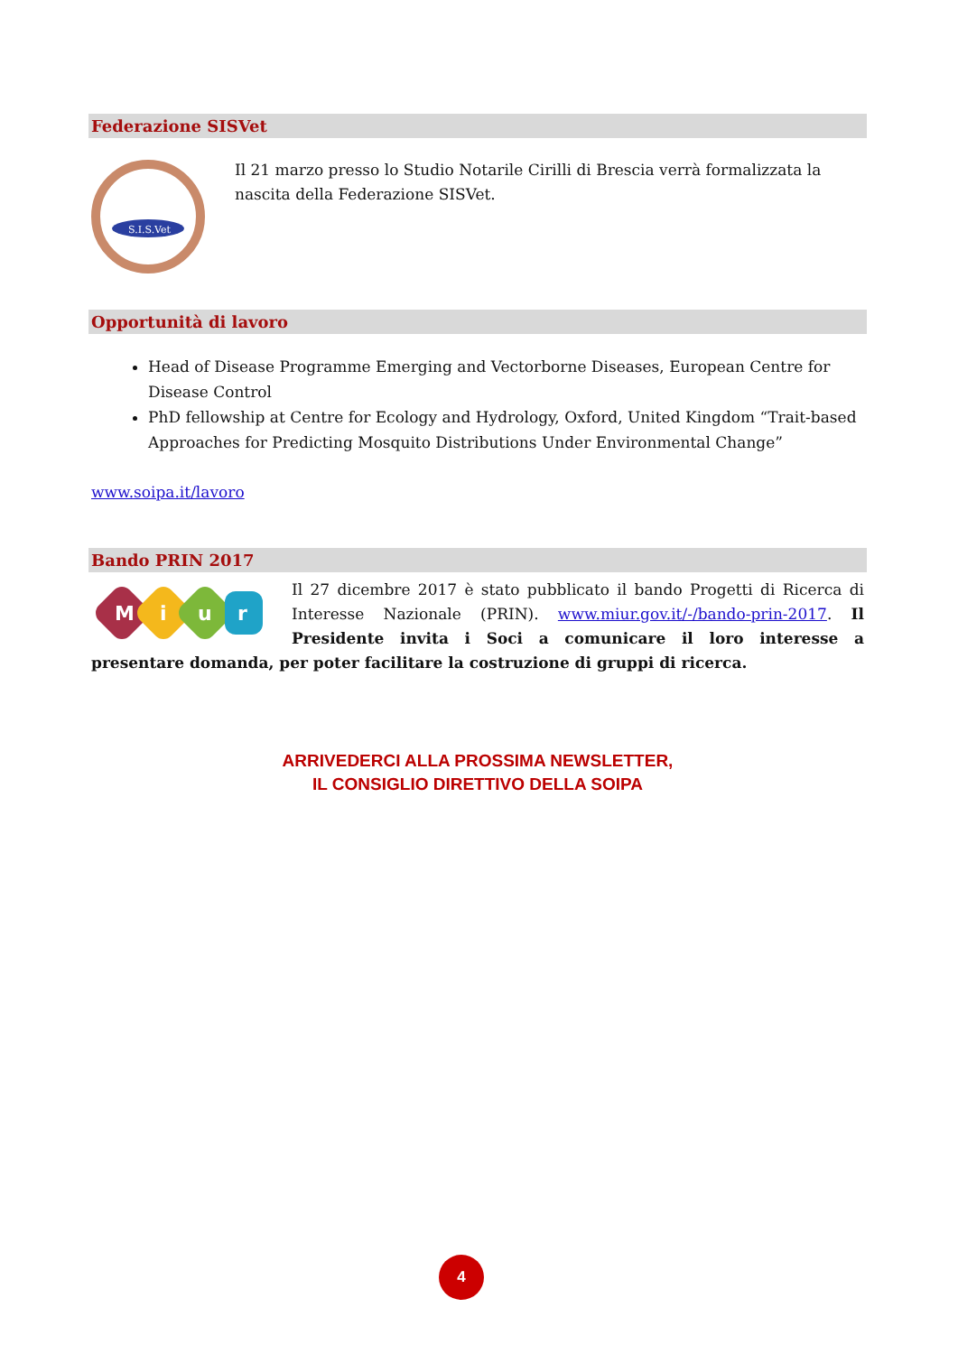Federazione SISVet
S.I.S.Vet
Il 21 marzo presso lo Studio Notarile Cirilli di Brescia verrà formalizzata la nascita della Federazione SISVet.
Opportunità di lavoro
Head of Disease Programme Emerging and Vectorborne Diseases, European Centre for Disease Control
PhD fellowship at Centre for Ecology and Hydrology, Oxford, United Kingdom “Trait-based Approaches for Predicting Mosquito Distributions Under Environmental Change”
www.soipa.it/lavoro
Bando PRIN 2017
M
i
u
r
Il 27 dicembre 2017 è stato pubblicato il bando Progetti di Ricerca di Interesse Nazionale (PRIN). www.miur.gov.it/-/bando-prin-2017. Il Presidente invita i Soci a comunicare il loro interesse a presentare domanda, per poter facilitare la costruzione di gruppi di ricerca.
ARRIVEDERCI ALLA PROSSIMA NEWSLETTER,
IL CONSIGLIO DIRETTIVO DELLA SOIPA
4